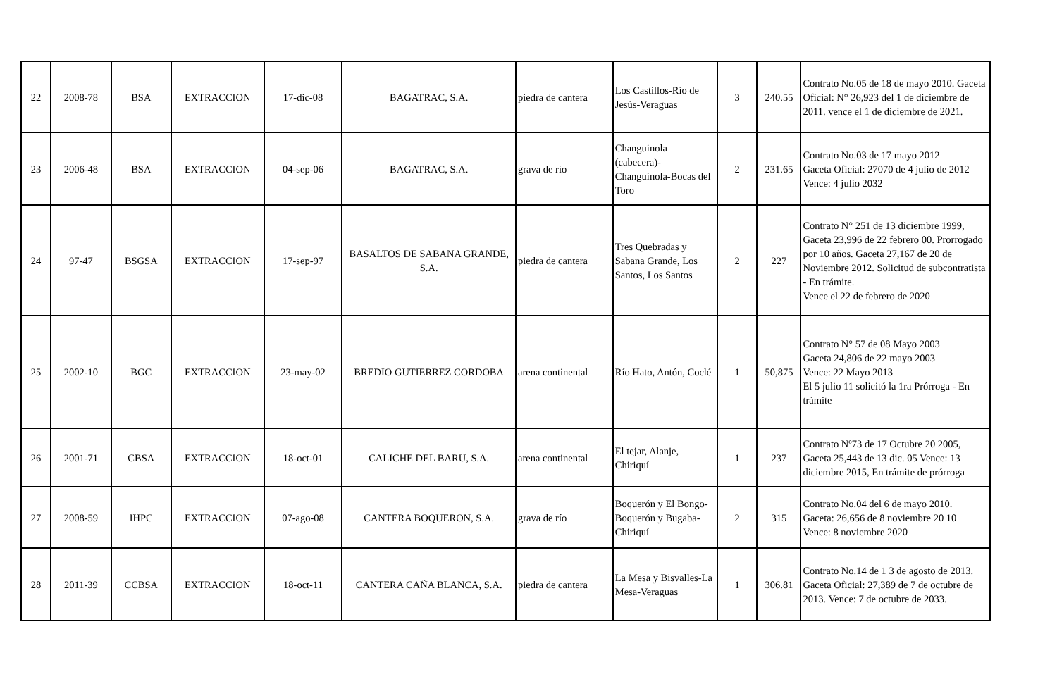| 22 | 2008-78 | BSA | EXTRACCION | 17-dic-08 | BAGATRAC, S.A. | piedra de cantera | Los Castillos-Río de Jesús-Veraguas | 3 | 240.55 | Contrato No.05 de 18 de mayo 2010. Gaceta Oficial: N° 26,923 del 1 de diciembre de 2011. vence el 1 de diciembre de 2021. |
| 23 | 2006-48 | BSA | EXTRACCION | 04-sep-06 | BAGATRAC, S.A. | grava de río | Changuinola (cabecera)-Changuinola-Bocas del Toro | 2 | 231.65 | Contrato No.03 de 17 mayo 2012 Gaceta Oficial: 27070 de 4 julio de 2012 Vence: 4 julio 2032 |
| 24 | 97-47 | BSGSA | EXTRACCION | 17-sep-97 | BASALTOS DE SABANA GRANDE, S.A. | piedra de cantera | Tres Quebradas y Sabana Grande, Los Santos, Los Santos | 2 | 227 | Contrato N° 251 de 13 diciembre 1999, Gaceta 23,996 de 22 febrero 00. Prorrogado por 10 años. Gaceta 27,167 de 20 de Noviembre 2012. Solicitud de subcontratista - En trámite. Vence el 22 de febrero de 2020 |
| 25 | 2002-10 | BGC | EXTRACCION | 23-may-02 | BREDIO GUTIERREZ CORDOBA | arena continental | Río Hato, Antón, Coclé | 1 | 50,875 | Contrato N° 57 de 08 Mayo 2003 Gaceta 24,806 de 22 mayo 2003 Vence: 22 Mayo 2013 El 5 julio 11 solicitó la 1ra Prórroga - En trámite |
| 26 | 2001-71 | CBSA | EXTRACCION | 18-oct-01 | CALICHE DEL BARU, S.A. | arena continental | El tejar, Alanje, Chiriquí | 1 | 237 | Contrato Nº73 de 17 Octubre 20 2005, Gaceta 25,443 de 13 dic. 05 Vence: 13 diciembre 2015, En trámite de prórroga |
| 27 | 2008-59 | IHPC | EXTRACCION | 07-ago-08 | CANTERA BOQUERON, S.A. | grava de río | Boquerón y El Bongo-Boquerón y Bugaba-Chiriquí | 2 | 315 | Contrato No.04 del 6 de mayo 2010. Gaceta: 26,656 de 8 noviembre 20 10 Vence: 8 noviembre 2020 |
| 28 | 2011-39 | CCBSA | EXTRACCION | 18-oct-11 | CANTERA CAÑA BLANCA, S.A. | piedra de cantera | La Mesa y Bisvalles-La Mesa-Veraguas | 1 | 306.81 | Contrato No.14 de 1 3 de agosto de 2013. Gaceta Oficial: 27,389 de 7 de octubre de 2013. Vence: 7 de octubre de 2033. |